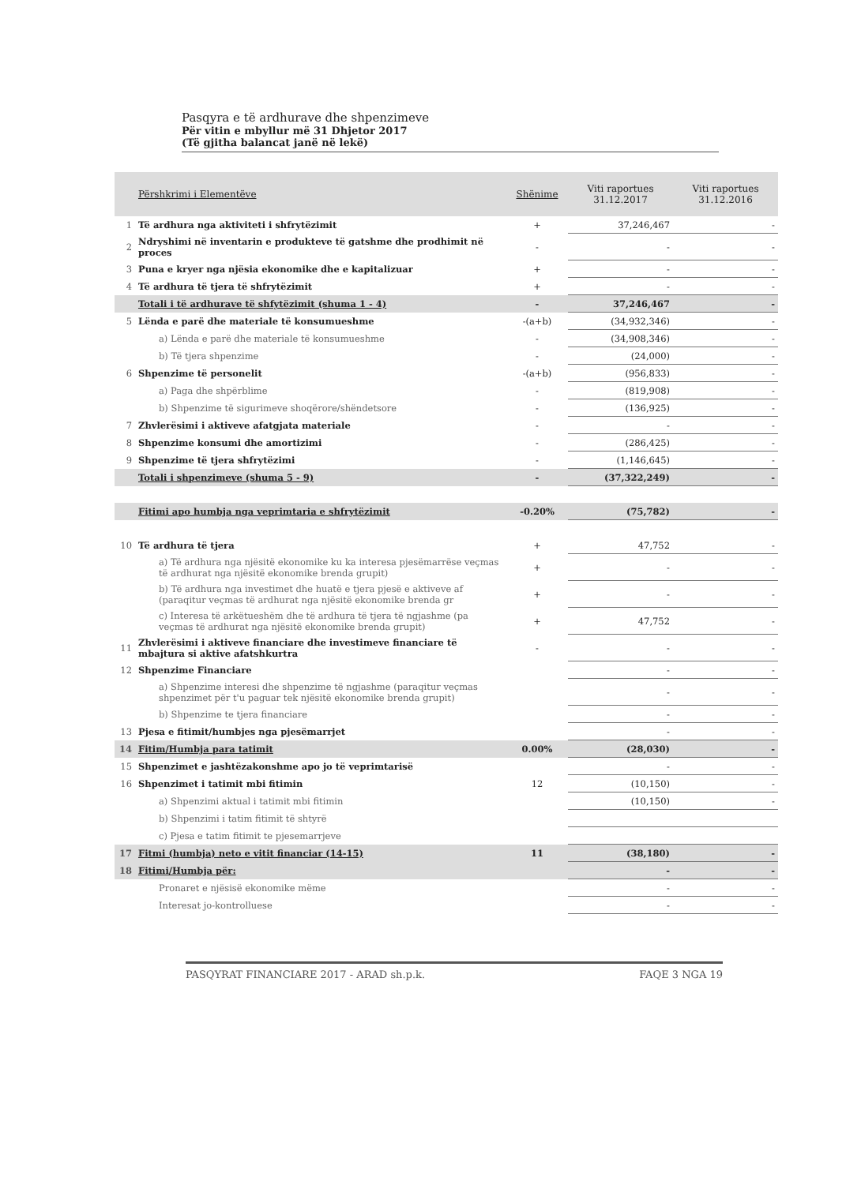Pasqyra e të ardhurave dhe shpenzimeve
Për vitin e mbyllur më 31 Dhjetor 2017
(Të gjitha balancat janë në lekë)
| | Përshkrimi i Elementëve | Shënime | Viti raportues 31.12.2017 | Viti raportues 31.12.2016 |
| --- | --- | --- | --- | --- |
| 1 | Të ardhura nga aktiviteti i shfrytëzimit | + | 37,246,467 | - |
| 2 | Ndryshimi në inventarin e produkteve të gatshme dhe prodhimit në proces | - | - | - |
| 3 | Puna e kryer nga njësia ekonomike dhe e kapitalizuar | + | - | - |
| 4 | Të ardhura të tjera të shfrytëzimit | + | - | - |
| | Totali i të ardhurave të shfytëzimit (shuma 1 - 4) | - | 37,246,467 | - |
| 5 | Lënda e parë dhe materiale të konsumueshme | -(a+b) | (34,932,346) | - |
| | a) Lënda e parë dhe materiale të konsumueshme | - | (34,908,346) | - |
| | b) Të tjera shpenzime | - | (24,000) | - |
| 6 | Shpenzime të personelit | -(a+b) | (956,833) | - |
| | a) Paga dhe shpërblime | - | (819,908) | - |
| | b) Shpenzime të sigurimeve shoqërore/shëndetsore | - | (136,925) | - |
| 7 | Zhvlerësimi i aktiveve afatgjata materiale | - | - | - |
| 8 | Shpenzime konsumi dhe amortizimi | - | (286,425) | - |
| 9 | Shpenzime të tjera shfrytëzimi | - | (1,146,645) | - |
| | Totali i shpenzimeve (shuma 5 - 9) | - | (37,322,249) | - |
| | Fitimi apo humbja nga veprimtaria e shfrytëzimit | -0.20% | (75,782) | - |
| 10 | Të ardhura të tjera | + | 47,752 | - |
| | a) Të ardhura nga njësitë ekonomike ku ka interesa pjesëmarrëse veçmas të ardhurat nga njësitë ekonomike brenda grupit) | + | - | - |
| | b) Të ardhura nga investimet dhe huatë e tjera pjesë e aktiveve af (paraqitur veçmas të ardhurat nga njësitë ekonomike brenda gr | + | - | - |
| | c) Interesa të arkëtueshëm dhe të ardhura të tjera të ngjashme (pa veçmas të ardhurat nga njësitë ekonomike brenda grupit) | + | 47,752 | - |
| 11 | Zhvlerësimi i aktiveve financiare dhe investimeve financiare të mbajtura si aktive afatshkurtra | - | - | - |
| 12 | Shpenzime Financiare | | - | - |
| | a) Shpenzime interesi dhe shpenzime të ngjashme (paraqitur veçmas shpenzimet për t'u paguar tek njësitë ekonomike brenda grupit) | | - | - |
| | b) Shpenzime te tjera financiare | | - | - |
| 13 | Pjesa e fitimit/humbjes nga pjesëmarrjet | | - | - |
| 14 | Fitim/Humbja para tatimit | 0.00% | (28,030) | - |
| 15 | Shpenzimet e jashtëzakonshme apo jo të veprimtarisë | | - | - |
| 16 | Shpenzimet i tatimit mbi fitimin | 12 | (10,150) | - |
| | a) Shpenzimi aktual i tatimit mbi fitimin | | (10,150) | - |
| | b) Shpenzimi i tatim fitimit të shtyrë | | | |
| | c) Pjesa e tatim fitimit te pjesemarrjeve | | | |
| 17 | Fitmi (humbja) neto e vitit financiar (14-15) | 11 | (38,180) | - |
| 18 | Fitimi/Humbja për: | | - | - |
| | Pronaret e njësisë ekonomike mëme | | - | - |
| | Interesat jo-kontrolluese | | - | - |
PASQYRAT FINANCIARE 2017 - ARAD sh.p.k. FAQE 3 NGA 19